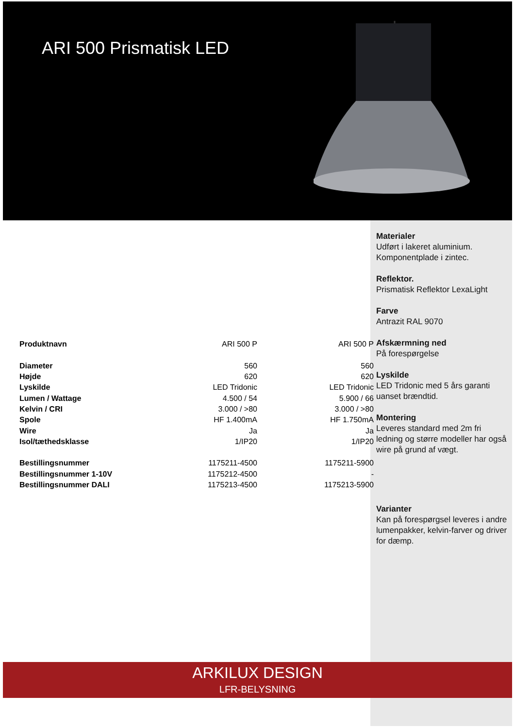ARI 500 Prismatisk LED
Materialer
Udført i lakeret aluminium.
Komponentplade i zintec.
Reflektor.
Prismatisk Reflektor LexaLight
Farve
Antrazit RAL 9070
Afskærmning ned
På forespørgelse
Lyskilde
LED Tridonic med 5 års garanti uanset brændtid.
Montering
Leveres standard med 2m fri ledning og større modeller har også wire på grund af vægt.
Varianter
Kan på forespørgsel leveres i andre lumenpakker, kelvin-farver og driver for dæmp.
| Produktnavn | ARI 500 P | ARI 500 P |
| Diameter | 560 | 560 |
| Højde | 620 | 620 |
| Lyskilde | LED Tridonic | LED Tridonic |
| Lumen / Wattage | 4.500 / 54 | 5.900 / 66 |
| Kelvin / CRI | 3.000 / >80 | 3.000 / >80 |
| Spole | HF 1.400mA | HF 1.750mA |
| Wire | Ja | Ja |
| Isol/tæthedsklasse | 1/IP20 | 1/IP20 |
| Bestillingsnummer | 1175211-4500 | 1175211-5900 |
| Bestillingsnummer 1-10V | 1175212-4500 | - |
| Bestillingsnummer DALI | 1175213-4500 | 1175213-5900 |
ARKILUX DESIGN
LFR-BELYSNING